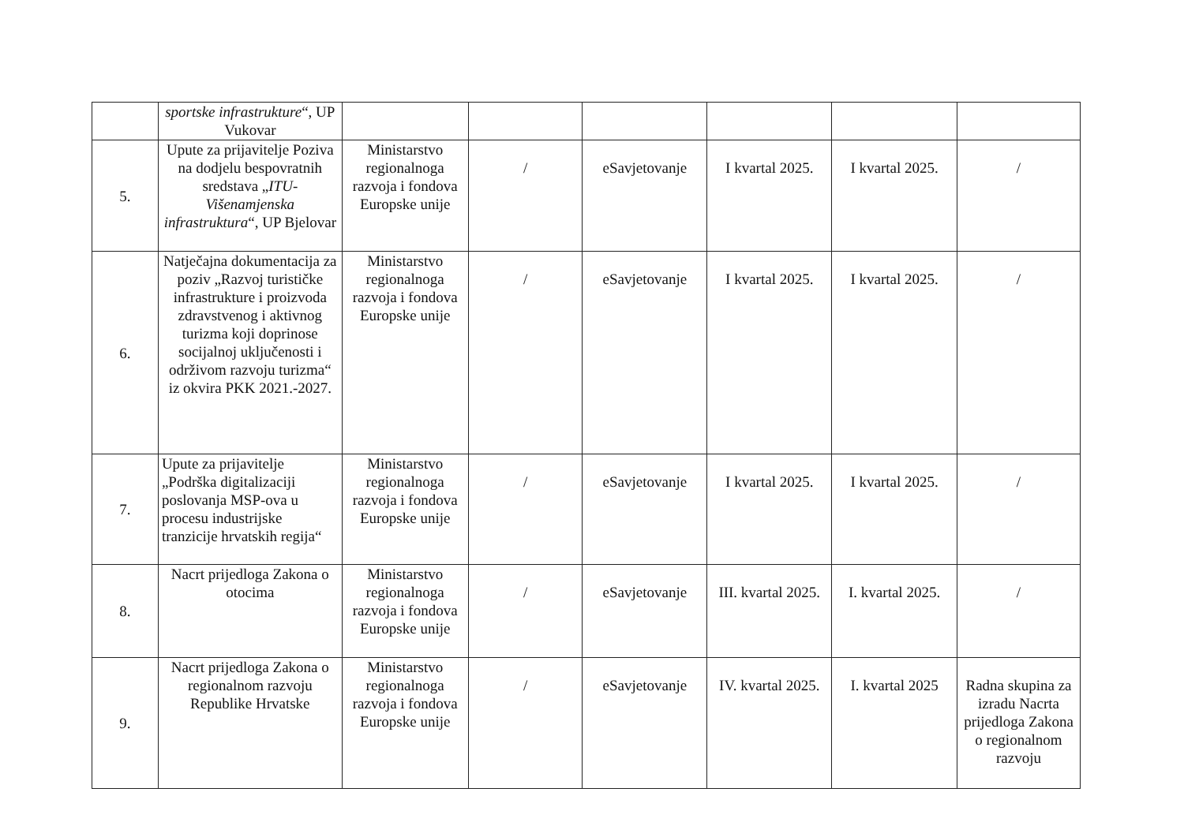| | sportske infrastrukture “, UP Vukovar | | | | | | |
| 5. | Upute za prijavitelje Poziva na dodjelu bespovratnih sredstava „ ITU-Višenamjenska infrastruktura “, UP Bjelovar | Ministarstvo regionalnoga razvoja i fondova Europske unije | / | eSavjetovanje | I kvartal 2025. | I kvartal 2025. | / |
| 6. | Natječajna dokumentacija za poziv „Razvoj turističke infrastrukture i proizvoda zdravstvenog i aktivnog turizma koji doprinose socijalnoj uključenosti i održivom razvoju turizma“ iz okvira PKK 2021.-2027. | Ministarstvo regionalnoga razvoja i fondova Europske unije | / | eSavjetovanje | I kvartal 2025. | I kvartal 2025. | / |
| 7. | Upute za prijavitelje „Podrška digitalizaciji poslovanja MSP-ova u procesu industrijske tranzicije hrvatskih regija“ | Ministarstvo regionalnoga razvoja i fondova Europske unije | / | eSavjetovanje | I kvartal 2025. | I kvartal 2025. | / |
| 8. | Nacrt prijedloga Zakona o otocima | Ministarstvo regionalnoga razvoja i fondova Europske unije | / | eSavjetovanje | III. kvartal 2025. | I. kvartal 2025. | / |
| 9. | Nacrt prijedloga Zakona o regionalnom razvoju Republike Hrvatske | Ministarstvo regionalnoga razvoja i fondova Europske unije | / | eSavjetovanje | IV. kvartal 2025. | I. kvartal 2025 | Radna skupina za izradu Nacrta prijedloga Zakona o regionalnom razvoju |